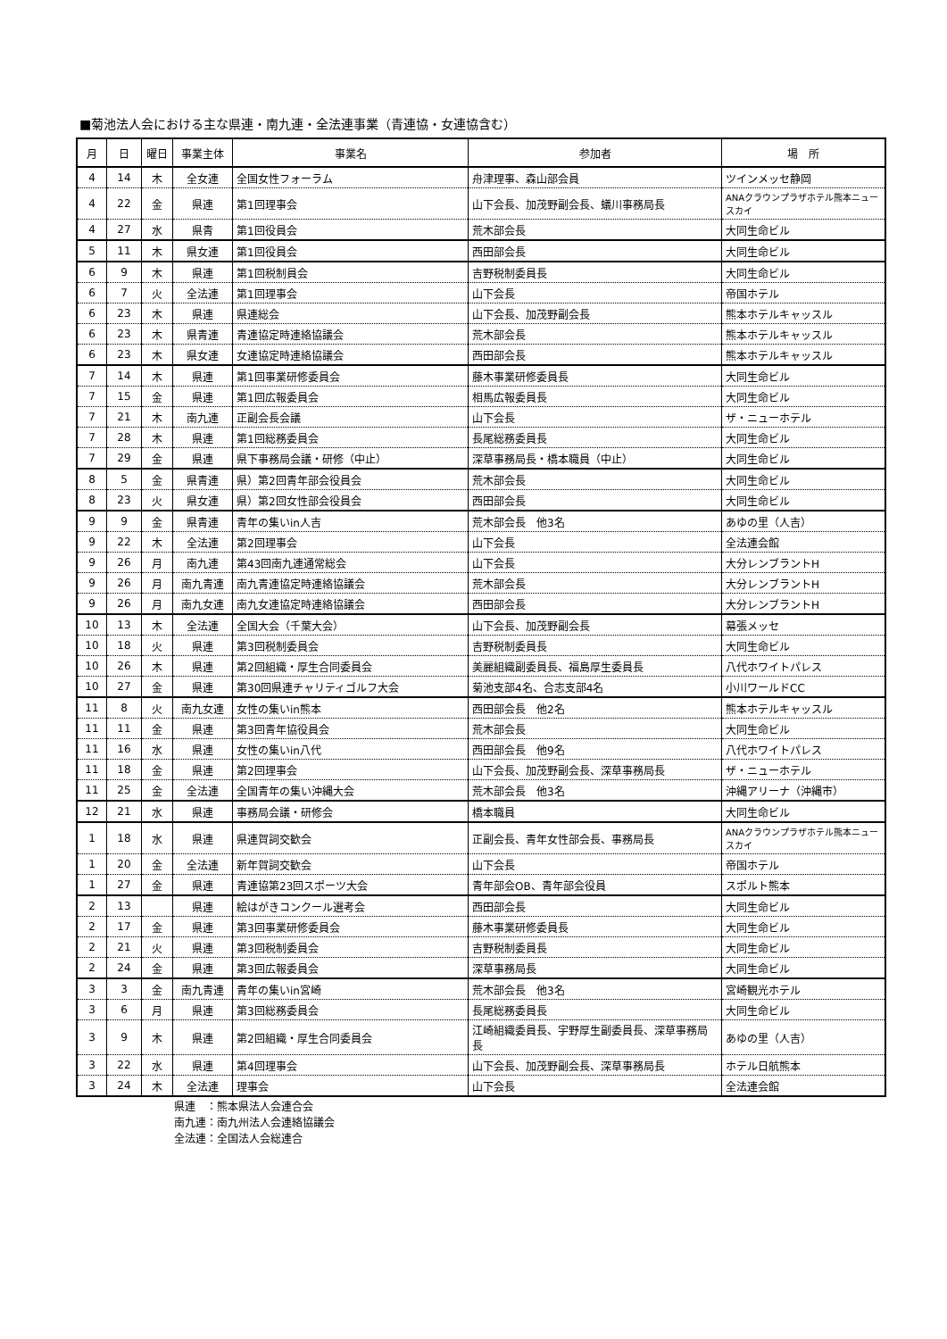■菊池法人会における主な県連・南九連・全法連事業（青連協・女連協含む）
| 月 | 日 | 曜日 | 事業主体 | 事業名 | 参加者 | 場 所 |
| --- | --- | --- | --- | --- | --- | --- |
| 4 | 14 | 木 | 全女連 | 全国女性フォーラム | 舟津理事、森山部会員 | ツインメッセ静岡 |
| 4 | 22 | 金 | 県連 | 第1回理事会 | 山下会長、加茂野副会長、蟻川事務局長 | ANAクラウンプラザホテル熊本ニュースカイ |
| 4 | 27 | 水 | 県青 | 第1回役員会 | 荒木部会長 | 大同生命ビル |
| 5 | 11 | 木 | 県女連 | 第1回役員会 | 西田部会長 | 大同生命ビル |
| 6 | 9 | 木 | 県連 | 第1回税制員会 | 吉野税制委員長 | 大同生命ビル |
| 6 | 7 | 火 | 全法連 | 第1回理事会 | 山下会長 | 帝国ホテル |
| 6 | 23 | 木 | 県連 | 県連総会 | 山下会長、加茂野副会長 | 熊本ホテルキャッスル |
| 6 | 23 | 木 | 県青連 | 青連協定時連絡協議会 | 荒木部会長 | 熊本ホテルキャッスル |
| 6 | 23 | 木 | 県女連 | 女連協定時連絡協議会 | 西田部会長 | 熊本ホテルキャッスル |
| 7 | 14 | 木 | 県連 | 第1回事業研修委員会 | 藤木事業研修委員長 | 大同生命ビル |
| 7 | 15 | 金 | 県連 | 第1回広報委員会 | 相馬広報委員長 | 大同生命ビル |
| 7 | 21 | 木 | 南九連 | 正副会長会議 | 山下会長 | ザ・ニューホテル |
| 7 | 28 | 木 | 県連 | 第1回総務委員会 | 長尾総務委員長 | 大同生命ビル |
| 7 | 29 | 金 | 県連 | 県下事務局会議・研修（中止） | 深草事務局長・橋本職員（中止） | 大同生命ビル |
| 8 | 5 | 金 | 県青連 | 県）第2回青年部会役員会 | 荒木部会長 | 大同生命ビル |
| 8 | 23 | 火 | 県女連 | 県）第2回女性部会役員会 | 西田部会長 | 大同生命ビル |
| 9 | 9 | 金 | 県青連 | 青年の集いin人吉 | 荒木部会長 他3名 | あゆの里（人吉） |
| 9 | 22 | 木 | 全法連 | 第2回理事会 | 山下会長 | 全法連会館 |
| 9 | 26 | 月 | 南九連 | 第43回南九連通常総会 | 山下会長 | 大分レンブラントH |
| 9 | 26 | 月 | 南九青連 | 南九青連協定時連絡協議会 | 荒木部会長 | 大分レンブラントH |
| 9 | 26 | 月 | 南九女連 | 南九女連協定時連絡協議会 | 西田部会長 | 大分レンブラントH |
| 10 | 13 | 木 | 全法連 | 全国大会（千葉大会） | 山下会長、加茂野副会長 | 幕張メッセ |
| 10 | 18 | 火 | 県連 | 第3回税制委員会 | 吉野税制委員長 | 大同生命ビル |
| 10 | 26 | 木 | 県連 | 第2回組織・厚生合同委員会 | 美麗組織副委員長、福島厚生委員長 | 八代ホワイトパレス |
| 10 | 27 | 金 | 県連 | 第30回県連チャリティゴルフ大会 | 菊池支部4名、合志支部4名 | 小川ワールドCC |
| 11 | 8 | 火 | 南九女連 | 女性の集いin熊本 | 西田部会長 他2名 | 熊本ホテルキャッスル |
| 11 | 11 | 金 | 県連 | 第3回青年協役員会 | 荒木部会長 | 大同生命ビル |
| 11 | 16 | 水 | 県連 | 女性の集いin八代 | 西田部会長 他9名 | 八代ホワイトパレス |
| 11 | 18 | 金 | 県連 | 第2回理事会 | 山下会長、加茂野副会長、深草事務局長 | ザ・ニューホテル |
| 11 | 25 | 金 | 全法連 | 全国青年の集い沖縄大会 | 荒木部会長 他3名 | 沖縄アリーナ（沖縄市） |
| 12 | 21 | 水 | 県連 | 事務局会議・研修会 | 橋本職員 | 大同生命ビル |
| 1 | 18 | 水 | 県連 | 県連賀詞交歓会 | 正副会長、青年女性部会長、事務局長 | ANAクラウンプラザホテル熊本ニュースカイ |
| 1 | 20 | 金 | 全法連 | 新年賀詞交歓会 | 山下会長 | 帝国ホテル |
| 1 | 27 | 金 | 県連 | 青連協第23回スポーツ大会 | 青年部会OB、青年部会役員 | スポルト熊本 |
| 2 | 13 | | 県連 | 絵はがきコンクール選考会 | 西田部会長 | 大同生命ビル |
| 2 | 17 | 金 | 県連 | 第3回事業研修委員会 | 藤木事業研修委員長 | 大同生命ビル |
| 2 | 21 | 火 | 県連 | 第3回税制委員会 | 吉野税制委員長 | 大同生命ビル |
| 2 | 24 | 金 | 県連 | 第3回広報委員会 | 深草事務局長 | 大同生命ビル |
| 3 | 3 | 金 | 南九青連 | 青年の集いin宮崎 | 荒木部会長 他3名 | 宮崎観光ホテル |
| 3 | 6 | 月 | 県連 | 第3回総務委員会 | 長尾総務委員長 | 大同生命ビル |
| 3 | 9 | 木 | 県連 | 第2回組織・厚生合同委員会 | 江崎組織委員長、宇野厚生副委員長、深草事務局長 | あゆの里（人吉） |
| 3 | 22 | 水 | 県連 | 第4回理事会 | 山下会長、加茂野副会長、深草事務局長 | ホテル日航熊本 |
| 3 | 24 | 木 | 全法連 | 理事会 | 山下会長 | 全法連会館 |
県連　：熊本県法人会連合会
南九連：南九州法人会連絡協議会
全法連：全国法人会総連合